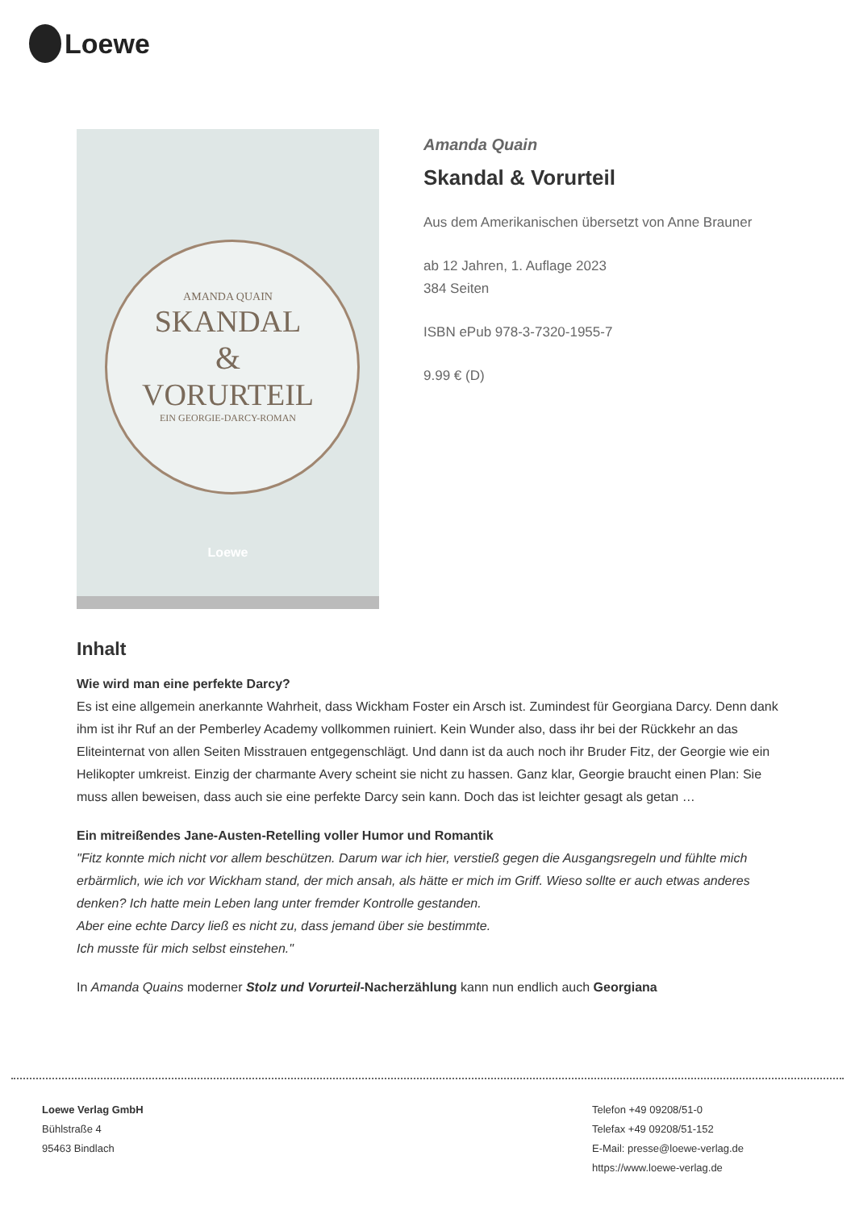Loewe
AMANDA QUAIN
SKANDAL
&
VORURTEIL
EIN GEORGIE-DARCY-ROMAN
Loewe
Amanda Quain
Skandal & Vorurteil
Aus dem Amerikanischen übersetzt von Anne Brauner
ab 12 Jahren, 1. Auflage 2023
384 Seiten
ISBN ePub 978-3-7320-1955-7
9.99 € (D)
Inhalt
Wie wird man eine perfekte Darcy?
Es ist eine allgemein anerkannte Wahrheit, dass Wickham Foster ein Arsch ist. Zumindest für Georgiana Darcy. Denn dank ihm ist ihr Ruf an der Pemberley Academy vollkommen ruiniert. Kein Wunder also, dass ihr bei der Rückkehr an das Eliteinternat von allen Seiten Misstrauen entgegenschlägt. Und dann ist da auch noch ihr Bruder Fitz, der Georgie wie ein Helikopter umkreist. Einzig der charmante Avery scheint sie nicht zu hassen. Ganz klar, Georgie braucht einen Plan: Sie muss allen beweisen, dass auch sie eine perfekte Darcy sein kann. Doch das ist leichter gesagt als getan …
Ein mitreißendes Jane-Austen-Retelling voller Humor und Romantik
"Fitz konnte mich nicht vor allem beschützen. Darum war ich hier, verstieß gegen die Ausgangsregeln und fühlte mich erbärmlich, wie ich vor Wickham stand, der mich ansah, als hätte er mich im Griff. Wieso sollte er auch etwas anderes denken? Ich hatte mein Leben lang unter fremder Kontrolle gestanden.
Aber eine echte Darcy ließ es nicht zu, dass jemand über sie bestimmte.
Ich musste für mich selbst einstehen."
In Amanda Quains moderner Stolz und Vorurteil-Nacherzählung kann nun endlich auch Georgiana
Loewe Verlag GmbH
Bühlstraße 4
95463 Bindlach
Telefon +49 09208/51-0
Telefax +49 09208/51-152
E-Mail: presse@loewe-verlag.de
https://www.loewe-verlag.de